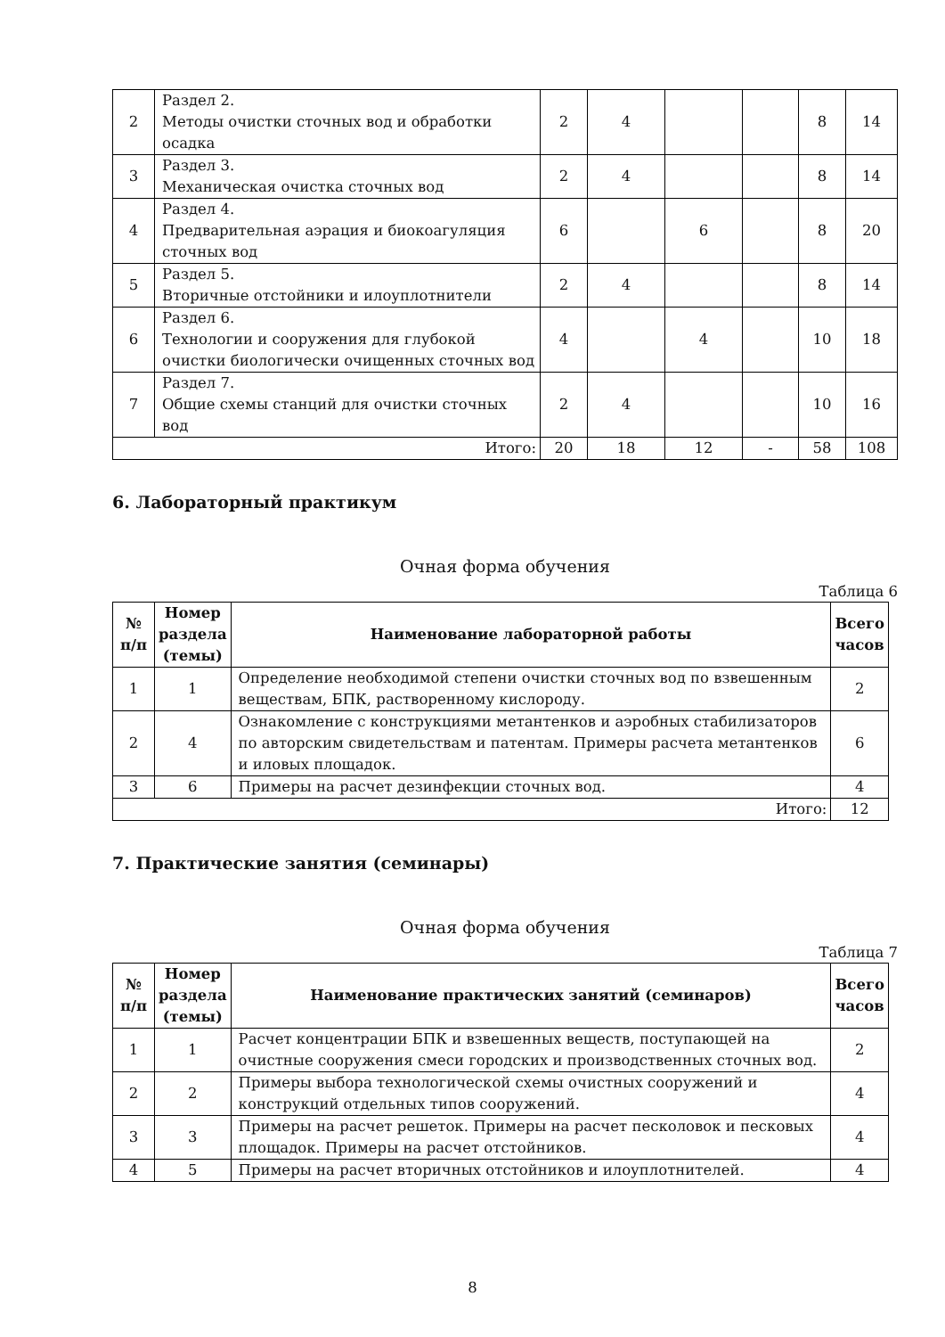| 2 | Раздел 2. Методы очистки сточных вод и обработки осадка | 2 | 4 | | | 8 | 14 |
| 3 | Раздел 3. Механическая очистка сточных вод | 2 | 4 | | | 8 | 14 |
| 4 | Раздел 4. Предварительная аэрация и биокоагуляция сточных вод | 6 | | 6 | | 8 | 20 |
| 5 | Раздел 5. Вторичные отстойники и илоуплотнители | 2 | 4 | | | 8 | 14 |
| 6 | Раздел 6. Технологии и сооружения для глубокой очистки биологически очищенных сточных вод | 4 | | 4 | | 10 | 18 |
| 7 | Раздел 7. Общие схемы станций для очистки сточных вод | 2 | 4 | | | 10 | 16 |
| Итого: | | 20 | 18 | 12 | - | 58 | 108 |
6. Лабораторный практикум
Очная форма обучения
Таблица 6
| № п/п | Номер раздела (темы) | Наименование лабораторной работы | Всего часов |
| --- | --- | --- | --- |
| 1 | 1 | Определение необходимой степени очистки сточных вод по взвешенным веществам, БПК, растворенному кислороду. | 2 |
| 2 | 4 | Ознакомление с конструкциями метантенков и аэробных стабилизаторов по авторским свидетельствам и патентам. Примеры расчета метантенков и иловых площадок. | 6 |
| 3 | 6 | Примеры на расчет дезинфекции сточных вод. | 4 |
| Итого: | | | 12 |
7. Практические занятия (семинары)
Очная форма обучения
Таблица 7
| № п/п | Номер раздела (темы) | Наименование практических занятий (семинаров) | Всего часов |
| --- | --- | --- | --- |
| 1 | 1 | Расчет концентрации БПК и взвешенных веществ, поступающей на очистные сооружения смеси городских и производственных сточных вод. | 2 |
| 2 | 2 | Примеры выбора технологической схемы очистных сооружений и конструкций отдельных типов сооружений. | 4 |
| 3 | 3 | Примеры на расчет решеток. Примеры на расчет песколовок и песковых площадок. Примеры на расчет отстойников. | 4 |
| 4 | 5 | Примеры на расчет вторичных отстойников и илоуплотнителей. | 4 |
8